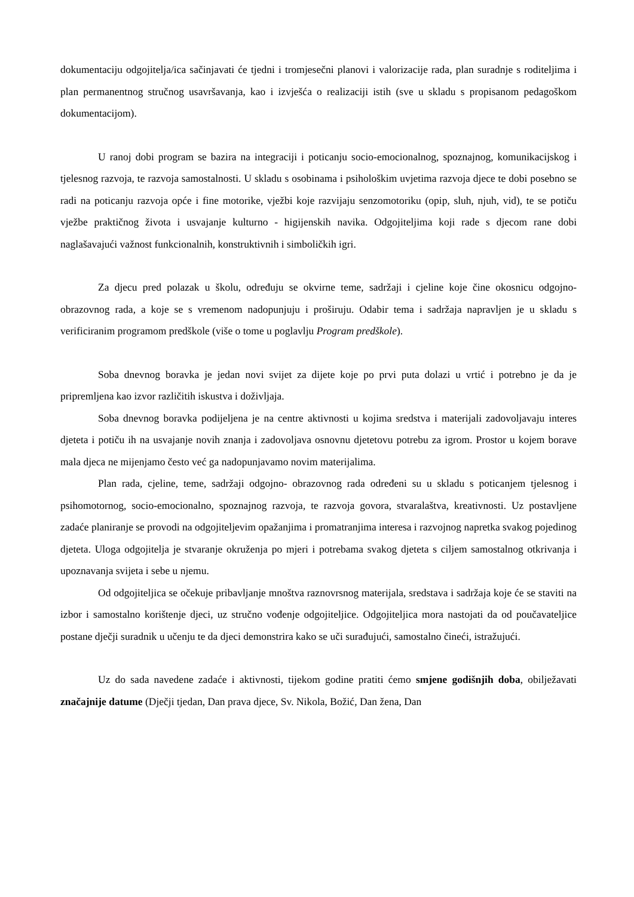dokumentaciju odgojitelja/ica sačinjavati će tjedni i tromjesečni planovi i valorizacije rada, plan suradnje s roditeljima i plan permanentnog stručnog usavršavanja, kao i izvješća o realizaciji istih (sve u skladu s propisanom pedagoškom dokumentacijom).
U ranoj dobi program se bazira na integraciji i poticanju socio-emocionalnog, spoznajnog, komunikacijskog i tjelesnog razvoja, te razvoja samostalnosti. U skladu s osobinama i psihološkim uvjetima razvoja djece te dobi posebno se radi na poticanju razvoja opće i fine motorike, vježbi koje razvijaju senzomotoriku (opip, sluh, njuh, vid), te se potiču vježbe praktičnog života i usvajanje kulturno - higijenskih navika. Odgojiteljima koji rade s djecom rane dobi naglašavajući važnost funkcionalnih, konstruktivnih i simboličkih igri.
Za djecu pred polazak u školu, određuju se okvirne teme, sadržaji i cjeline koje čine okosnicu odgojno- obrazovnog rada, a koje se s vremenom nadopunjuju i proširuju. Odabir tema i sadržaja napravljen je u skladu s verificiranim programom predškole (više o tome u poglavlju Program predškole).
Soba dnevnog boravka je jedan novi svijet za dijete koje po prvi puta dolazi u vrtić i potrebno je da je pripremljena kao izvor različitih iskustva i doživljaja.
Soba dnevnog boravka podijeljena je na centre aktivnosti u kojima sredstva i materijali zadovoljavaju interes djeteta i potiču ih na usvajanje novih znanja i zadovoljava osnovnu djetetovu potrebu za igrom. Prostor u kojem borave mala djeca ne mijenjamo često već ga nadopunjavamo novim materijalima.
Plan rada, cjeline, teme, sadržaji odgojno- obrazovnog rada određeni su u skladu s poticanjem tjelesnog i psihomotornog, socio-emocionalno, spoznajnog razvoja, te razvoja govora, stvaralaštva, kreativnosti. Uz postavljene zadaće planiranje se provodi na odgojiteljevim opažanjima i promatranjima interesa i razvojnog napretka svakog pojedinog djeteta. Uloga odgojitelja je stvaranje okruženja po mjeri i potrebama svakog djeteta s ciljem samostalnog otkrivanja i upoznavanja svijeta i sebe u njemu.
Od odgojiteljica se očekuje pribavljanje mnoštva raznovrsnog materijala, sredstava i sadržaja koje će se staviti na izbor i samostalno korištenje djeci, uz stručno vođenje odgojiteljice. Odgojiteljica mora nastojati da od poučavateljice postane dječji suradnik u učenju te da djeci demonstrira kako se uči surađujući, samostalno čineći, istražujući.
Uz do sada navedene zadaće i aktivnosti, tijekom godine pratiti ćemo smjene godišnjih doba, obilježavati značajnije datume (Dječji tjedan, Dan prava djece, Sv. Nikola, Božić, Dan žena, Dan